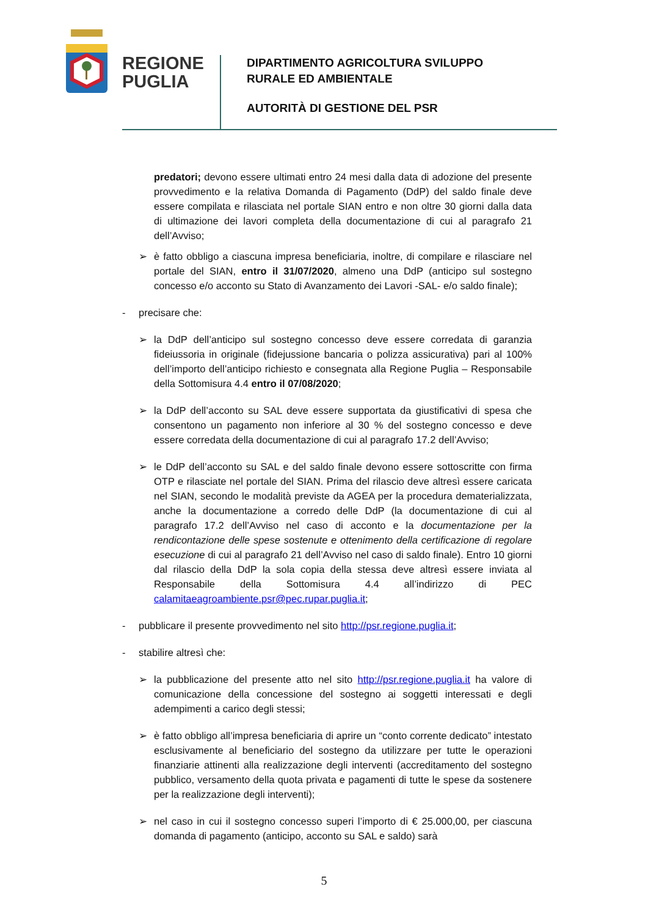REGIONE
PUGLIA
DIPARTIMENTO AGRICOLTURA SVILUPPO
RURALE ED AMBIENTALE
AUTORITÀ DI GESTIONE DEL PSR
predatori; devono essere ultimati entro 24 mesi dalla data di adozione del presente provvedimento e la relativa Domanda di Pagamento (DdP) del saldo finale deve essere compilata e rilasciata nel portale SIAN entro e non oltre 30 giorni dalla data di ultimazione dei lavori completa della documentazione di cui al paragrafo 21 dell’Avviso;
➢ è fatto obbligo a ciascuna impresa beneficiaria, inoltre, di compilare e rilasciare nel portale del SIAN, entro il 31/07/2020, almeno una DdP (anticipo sul sostegno concesso e/o acconto su Stato di Avanzamento dei Lavori -SAL- e/o saldo finale);
- precisare che:
➢ la DdP dell’anticipo sul sostegno concesso deve essere corredata di garanzia fideiussoria in originale (fidejussione bancaria o polizza assicurativa) pari al 100% dell’importo dell’anticipo richiesto e consegnata alla Regione Puglia – Responsabile della Sottomisura 4.4 entro il 07/08/2020;
➢ la DdP dell’acconto su SAL deve essere supportata da giustificativi di spesa che consentono un pagamento non inferiore al 30 % del sostegno concesso e deve essere corredata della documentazione di cui al paragrafo 17.2 dell’Avviso;
➢ le DdP dell’acconto su SAL e del saldo finale devono essere sottoscritte con firma OTP e rilasciate nel portale del SIAN. Prima del rilascio deve altresì essere caricata nel SIAN, secondo le modalità previste da AGEA per la procedura dematerializzata, anche la documentazione a corredo delle DdP (la documentazione di cui al paragrafo 17.2 dell’Avviso nel caso di acconto e la documentazione per la rendicontazione delle spese sostenute e ottenimento della certificazione di regolare esecuzione di cui al paragrafo 21 dell’Avviso nel caso di saldo finale). Entro 10 giorni dal rilascio della DdP la sola copia della stessa deve altresì essere inviata al Responsabile della Sottomisura 4.4 all’indirizzo di PEC calamitaeagroambiente.psr@pec.rupar.puglia.it;
- pubblicare il presente provvedimento nel sito http://psr.regione.puglia.it;
- stabilire altresì che:
➢ la pubblicazione del presente atto nel sito http://psr.regione.puglia.it ha valore di comunicazione della concessione del sostegno ai soggetti interessati e degli adempimenti a carico degli stessi;
➢ è fatto obbligo all’impresa beneficiaria di aprire un “conto corrente dedicato” intestato esclusivamente al beneficiario del sostegno da utilizzare per tutte le operazioni finanziarie attinenti alla realizzazione degli interventi (accreditamento del sostegno pubblico, versamento della quota privata e pagamenti di tutte le spese da sostenere per la realizzazione degli interventi);
➢ nel caso in cui il sostegno concesso superi l’importo di € 25.000,00, per ciascuna domanda di pagamento (anticipo, acconto su SAL e saldo) sarà
5